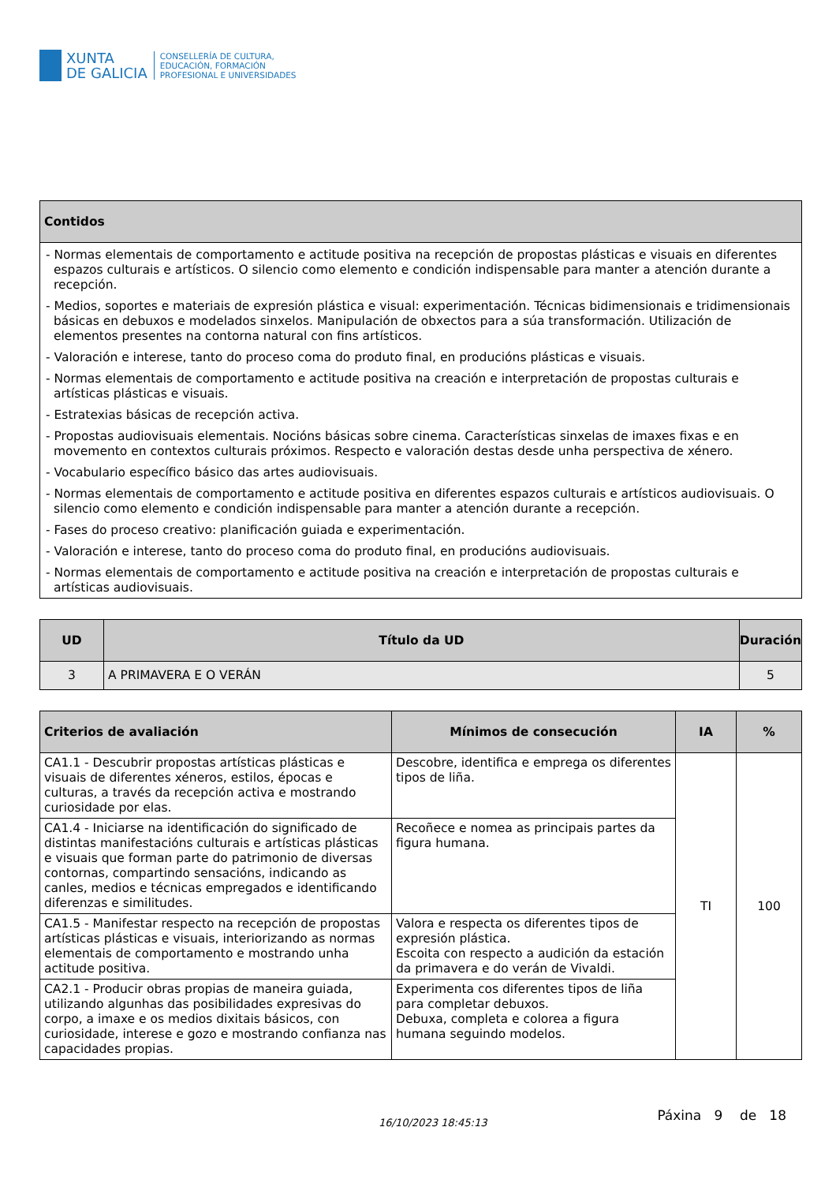XUNTA
DE GALICIA
CONSELLERÍA DE CULTURA,
EDUCACIÓN, FORMACIÓN
PROFESIONAL E UNIVERSIDADES
| Contidos |
| --- |
| - Normas elementais de comportamento e actitude positiva na recepción de propostas plásticas e visuais en diferentes espazos culturais e artísticos. O silencio como elemento e condición indispensable para manter a atención durante a recepción. - Medios, soportes e materiais de expresión plástica e visual: experimentación. Técnicas bidimensionais e tridimensionais básicas en debuxos e modelados sinxelos. Manipulación de obxectos para a súa transformación. Utilización de elementos presentes na contorna natural con fins artísticos. - Valoración e interese, tanto do proceso coma do produto final, en producións plásticas e visuais. - Normas elementais de comportamento e actitude positiva na creación e interpretación de propostas culturais e artísticas plásticas e visuais. - Estratexias básicas de recepción activa. - Propostas audiovisuais elementais. Nocións básicas sobre cinema. Características sinxelas de imaxes fixas e en movemento en contextos culturais próximos. Respecto e valoración destas desde unha perspectiva de xénero. - Vocabulario específico básico das artes audiovisuais. - Normas elementais de comportamento e actitude positiva en diferentes espazos culturais e artísticos audiovisuais. O silencio como elemento e condición indispensable para manter a atención durante a recepción. - Fases do proceso creativo: planificación guiada e experimentación. - Valoración e interese, tanto do proceso coma do produto final, en producións audiovisuais. - Normas elementais de comportamento e actitude positiva na creación e interpretación de propostas culturais e artísticas audiovisuais. |
| UD | Título da UD | Duración |
| --- | --- | --- |
| 3 | A PRIMAVERA E O VERÁN | 5 |
| Criterios de avaliación | Mínimos de consecución | IA | % |
| --- | --- | --- | --- |
| CA1.1 - Descubrir propostas artísticas plásticas e visuais de diferentes xéneros, estilos, épocas e culturas, a través da recepción activa e mostrando curiosidade por elas. | Descobre, identifica e emprega os diferentes tipos de liña. | TI | 100 |
| CA1.4 - Iniciarse na identificación do significado de distintas manifestacións culturais e artísticas plásticas e visuais que forman parte do patrimonio de diversas contornas, compartindo sensacións, indicando as canles, medios e técnicas empregados e identificando diferenzas e similitudes. | Recoñece e nomea as principais partes da figura humana. | | |
| CA1.5 - Manifestar respecto na recepción de propostas artísticas plásticas e visuais, interiorizando as normas elementais de comportamento e mostrando unha actitude positiva. | Valora e respecta os diferentes tipos de expresión plástica. Escoita con respecto a audición da estación da primavera e do verán de Vivaldi. | | |
| CA2.1 - Producir obras propias de maneira guiada, utilizando algunhas das posibilidades expresivas do corpo, a imaxe e os medios dixitais básicos, con curiosidade, interese e gozo e mostrando confianza nas capacidades propias. | Experimenta cos diferentes tipos de liña para completar debuxos. Debuxa, completa e colorea a figura humana seguindo modelos. | | |
16/10/2023 18:45:13 Páxina 9 de 18